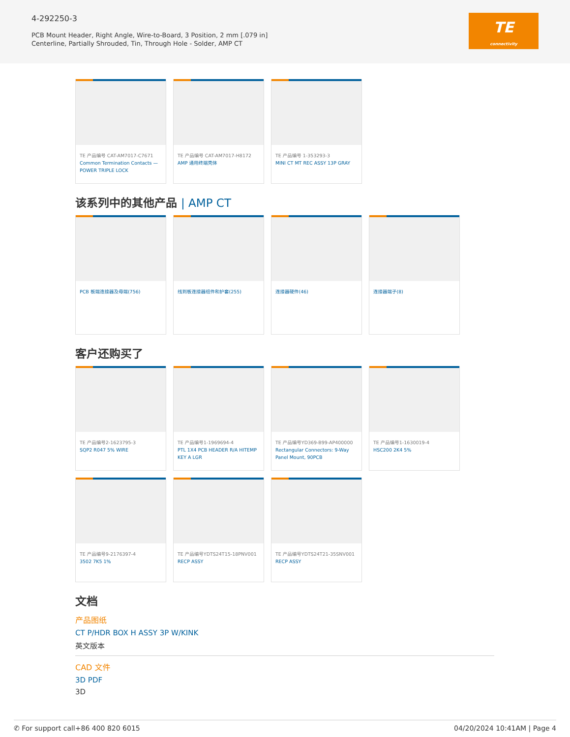4-292250-3
PCB Mount Header, Right Angle, Wire-to-Board, 3 Position, 2 mm [.079 in] Centerline, Partially Shrouded, Tin, Through Hole - Solder, AMP CT
TE
connectivity
TE 产品编号 CAT-AM7017-C7671
Common Termination Contacts — POWER TRIPLE LOCK
TE 产品编号 CAT-AM7017-H8172
AMP 通用终端壳体
TE 产品编号 1-353293-3
MINI CT MT REC ASSY 13P GRAY
该系列中的其他产品 | AMP CT
PCB 板端连接器及母端(756)
线到板连接器组件和护套(255)
连接器硬件(46) 连接器端子(8)
客户还购买了
TE 产品编号2-1623795-3
SQP2 R047 5% WIRE
TE 产品编号1-1969694-4
PTL 1X4 PCB HEADER R/A HITEMP KEY A LGR
TE 产品编号YD369-B99-AP400000
Rectangular Connectors: 9-Way Panel Mount, 90PCB
TE 产品编号1-1630019-4
HSC200 2K4 5%
TE 产品编号9-2176397-4
3502 7K5 1%
TE 产品编号YDTS24T15-18PNV001
RECP ASSY
TE 产品编号YDTS24T21-35SNV001
RECP ASSY
文档
产品图纸
CT P/HDR BOX H ASSY 3P W/KINK
英文版本
CAD 文件
3D PDF
3D
✆ For support call+86 400 820 6015 04/20/2024 10:41AM | Page 4